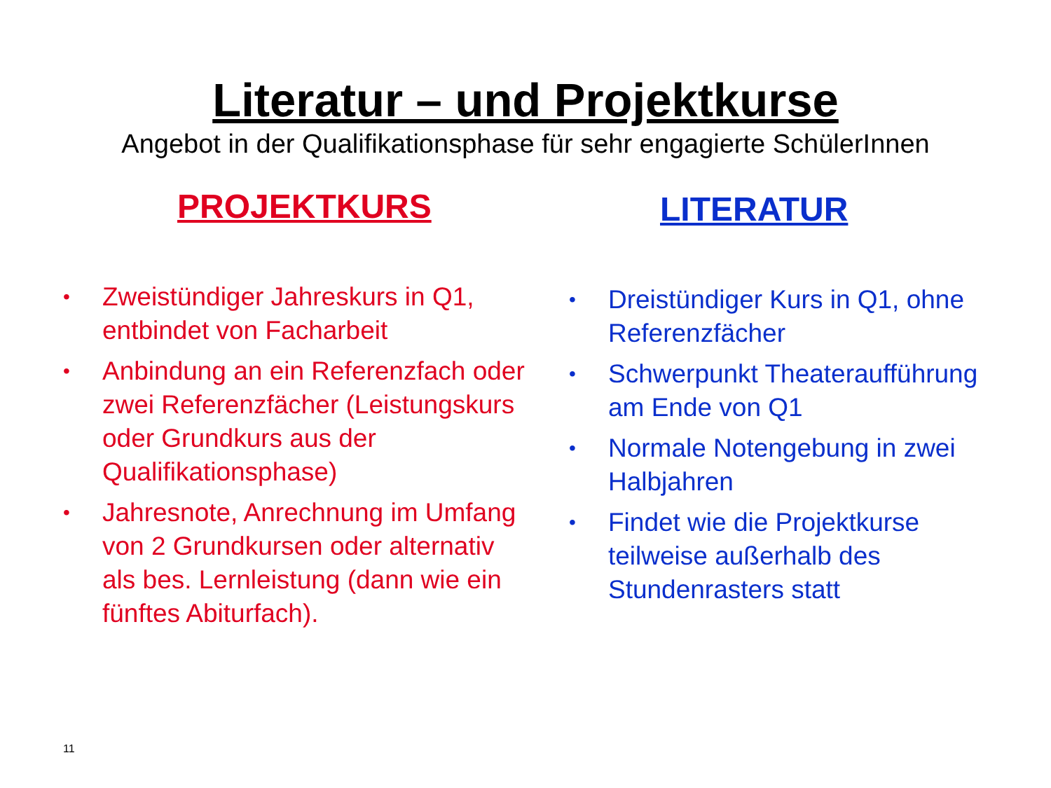Literatur – und Projektkurse
Angebot in der Qualifikationsphase für sehr engagierte SchülerInnen
PROJEKTKURS
• Zweistündiger Jahreskurs in Q1, entbindet von Facharbeit
• Anbindung an ein Referenzfach oder zwei Referenzfächer (Leistungskurs oder Grundkurs aus der Qualifikationsphase)
• Jahresnote, Anrechnung im Umfang von 2 Grundkursen oder alternativ als bes. Lernleistung (dann wie ein fünftes Abiturfach).
LITERATUR
• Dreistündiger Kurs in Q1, ohne Referenzfächer
• Schwerpunkt Theateraufführung am Ende von Q1
• Normale Notengebung in zwei Halbjahren
• Findet wie die Projektkurse teilweise außerhalb des Stundenrasters statt
11